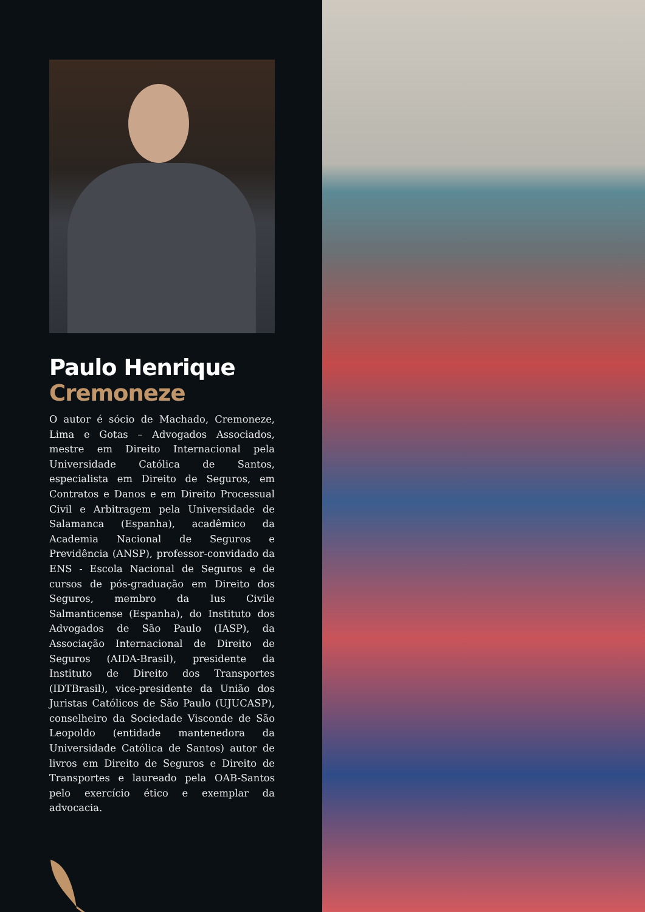Paulo Henrique
Cremoneze
O autor é sócio de Machado, Cremoneze, Lima e Gotas – Advogados Associados, mestre em Direito Internacional pela Universidade Católica de Santos, especialista em Direito de Seguros, em Contratos e Danos e em Direito Processual Civil e Arbitragem pela Universidade de Salamanca (Espanha), acadêmico da Academia Nacional de Seguros e Previdência (ANSP), professor-convidado da ENS - Escola Nacional de Seguros e de cursos de pós-graduação em Direito dos Seguros, membro da Ius Civile Salmanticense (Espanha), do Instituto dos Advogados de São Paulo (IASP), da Associação Internacional de Direito de Seguros (AIDA-Brasil), presidente da Instituto de Direito dos Transportes (IDTBrasil), vice-presidente da União dos Juristas Católicos de São Paulo (UJUCASP), conselheiro da Sociedade Visconde de São Leopoldo (entidade mantenedora da Universidade Católica de Santos) autor de livros em Direito de Seguros e Direito de Transportes e laureado pela OAB-Santos pelo exercício ético e exemplar da advocacia.